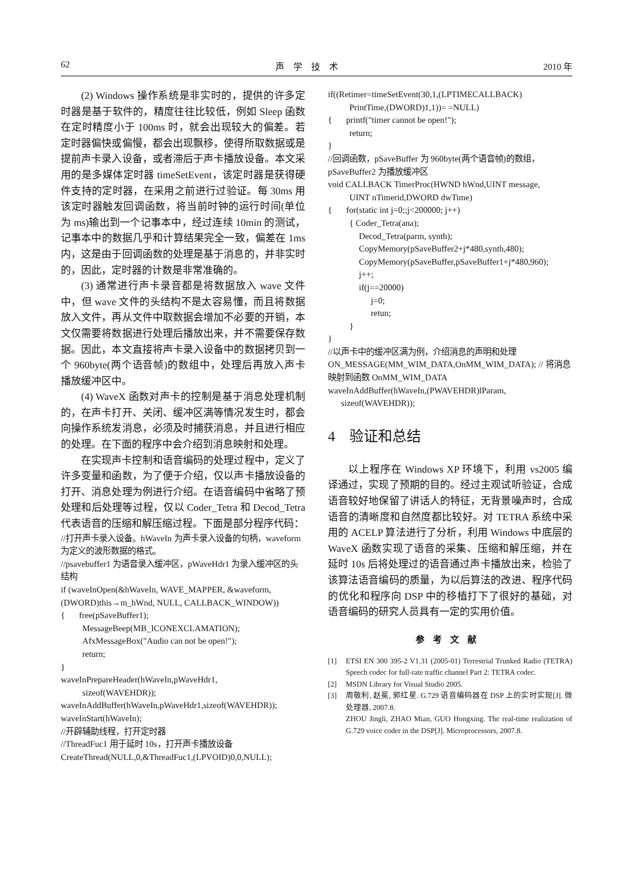62 声　学　技　术 2010 年
(2) Windows 操作系统是非实时的，提供的许多定时器是基于软件的，精度往往比较低，例如 Sleep 函数在定时精度小于 100ms 时，就会出现较大的偏差。若定时器偏快或偏慢，都会出现飘移，使得所取数据或是提前声卡录入设备，或者滞后于声卡播放设备。本文采用的是多媒体定时器 timeSetEvent，该定时器是获得硬件支持的定时器，在采用之前进行过验证。每 30ms 用该定时器触发回调函数，将当前时钟的运行时间(单位为 ms)输出到一个记事本中，经过连续 10min 的测试，记事本中的数据几乎和计算结果完全一致，偏差在 1ms 内，这是由于回调函数的处理是基于消息的，并非实时的，因此，定时器的计数是非常准确的。
(3) 通常进行声卡录音都是将数据放入 wave 文件中，但 wave 文件的头结构不是太容易懂，而且将数据放入文件，再从文件中取数据会增加不必要的开销，本文仅需要将数据进行处理后播放出来，并不需要保存数据。因此，本文直接将声卡录入设备中的数据拷贝到一个 960byte(两个语音帧)的数组中，处理后再放入声卡播放缓冲区中。
(4) WaveX 函数对声卡的控制是基于消息处理机制的，在声卡打开、关闭、缓冲区满等情况发生时，都会向操作系统发消息，必须及时捕获消息，并且进行相应的处理。在下面的程序中会介绍到消息映射和处理。
在实现声卡控制和语音编码的处理过程中，定义了许多变量和函数，为了便于介绍，仅以声卡播放设备的打开、消息处理为例进行介绍。在语音编码中省略了预处理和后处理等过程，仅以 Coder_Tetra 和 Decod_Tetra 代表语音的压缩和解压缩过程。下面是部分程序代码：
//打开声卡录入设备。hWaveIn 为声卡录入设备的句柄，waveform 为定义的波形数据的格式。
//psavebuffer1 为语音录入缓冲区，pWaveHdr1 为录入缓冲区的头结构
if (waveInOpen(&hWaveIn, WAVE_MAPPER, &waveform, (DWORD)this→m_hWnd, NULL, CALLBACK_WINDOW))
{ free(pSaveBuffer1);
MessageBeep(MB_ICONEXCLAMATION);
AfxMessageBox("Audio can not be open!");
return;
}
waveInPrepareHeader(hWaveIn,pWaveHdr1,
sizeof(WAVEHDR));
waveInAddBuffer(hWaveIn,pWaveHdr1,sizeof(WAVEHDR));
waveInStart(hWaveIn);
//开辟辅助线程，打开定时器
//ThreadFuc1 用于延时 10s，打开声卡播放设备
CreateThread(NULL,0,&ThreadFuc1,(LPVOID)0,0,NULL);
if((Retimer=timeSetEvent(30,1,(LPTIMECALLBACK)
PrintTime,(DWORD)1,1))= =NULL)
{ printf("timer cannot be open!");
return;
}
//回调函数，pSaveBuffer 为 960byte(两个语音帧)的数组，pSaveBuffer2 为播放缓冲区
void CALLBACK TimerProc(HWND hWnd,UINT message,
UINT nTimerid,DWORD dwTime)
{ for(static int j=0;;j<200000; j++)
{ Coder_Tetra(ana);
Decod_Tetra(parm, synth);
CopyMemory(pSaveBuffer2+j*480,synth,480);
CopyMemory(pSaveBuffer,pSaveBuffer1+j*480,960);
j++;
if(j==20000)
j=0;
retun;
}
}
//以声卡中的缓冲区满为例，介绍消息的声明和处理
ON_MESSAGE(MM_WIM_DATA,OnMM_WIM_DATA); // 将消息映射到函数 OnMM_WIM_DATA
waveInAddBuffer(hWaveIn,(PWAVEHDR)lParam,
sizeof(WAVEHDR));
4　验证和总结
以上程序在 Windows XP 环境下，利用 vs2005 编译通过，实现了预期的目的。经过主观试听验证，合成语音较好地保留了讲话人的特征，无背景噪声时，合成语音的清晰度和自然度都比较好。对 TETRA 系统中采用的 ACELP 算法进行了分析，利用 Windows 中底层的 WaveX 函数实现了语音的采集、压缩和解压缩，并在延时 10s 后将处理过的语音通过声卡播放出来，检验了该算法语音编码的质量，为以后算法的改进、程序代码的优化和程序向 DSP 中的移植打下了很好的基础，对语音编码的研究人员具有一定的实用价值。
参考文献
[1] ETSI EN 300 395-2 V1.31 (2005-01) Terrestrial Trunked Radio (TETRA) Speech codec for full-rate traffic channel Part 2: TETRA codec.
[2] MSDN Library for Visual Studio 2005.
[3] 周敬利, 赵冕, 郭红星. G.729 语音编码器在 DSP 上的实时实现[J]. 微处理器, 2007.8.
ZHOU Jingli, ZHAO Mian, GUO Hongxing. The real-time realization of G.729 voice coder in the DSP[J]. Microprocessors, 2007.8.